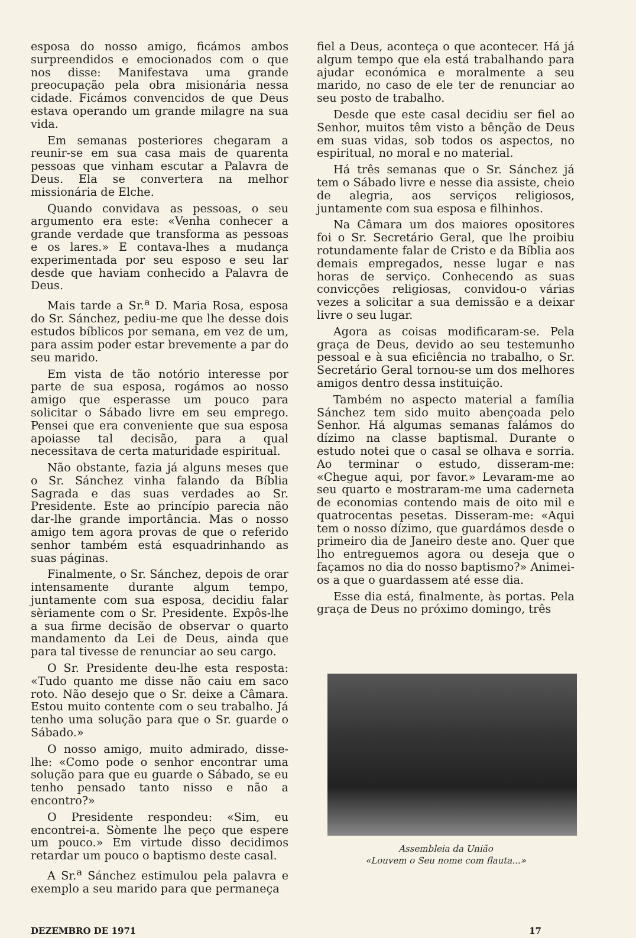esposa do nosso amigo, ficámos ambos surpreendidos e emocionados com o que nos disse: Manifestava uma grande preocupação pela obra misionária nessa cidade. Ficámos convencidos de que Deus estava operando um grande milagre na sua vida.
Em semanas posteriores chegaram a reunir-se em sua casa mais de quarenta pessoas que vinham escutar a Palavra de Deus. Ela se convertera na melhor missionária de Elche.
Quando convidava as pessoas, o seu argumento era este: «Venha conhecer a grande verdade que transforma as pessoas e os lares.» E contava-lhes a mudança experimentada por seu esposo e seu lar desde que haviam conhecido a Palavra de Deus.
Mais tarde a Sr.<sup>a</sup> D. Maria Rosa, esposa do Sr. Sánchez, pediu-me que lhe desse dois estudos bíblicos por semana, em vez de um, para assim poder estar brevemente a par do seu marido.
Em vista de tão notório interesse por parte de sua esposa, rogámos ao nosso amigo que esperasse um pouco para solicitar o Sábado livre em seu emprego. Pensei que era conveniente que sua esposa apoiasse tal decisão, para a qual necessitava de certa maturidade espiritual.
Não obstante, fazia já alguns meses que o Sr. Sánchez vinha falando da Bíblia Sagrada e das suas verdades ao Sr. Presidente. Este ao princípio parecia não dar-lhe grande importância. Mas o nosso amigo tem agora provas de que o referido senhor também está esquadrinhando as suas páginas.
Finalmente, o Sr. Sánchez, depois de orar intensamente durante algum tempo, juntamente com sua esposa, decidiu falar sèriamente com o Sr. Presidente. Expôs-lhe a sua firme decisão de observar o quarto mandamento da Lei de Deus, ainda que para tal tivesse de renunciar ao seu cargo.
O Sr. Presidente deu-lhe esta resposta: «Tudo quanto me disse não caiu em saco roto. Não desejo que o Sr. deixe a Câmara. Estou muito contente com o seu trabalho. Já tenho uma solução para que o Sr. guarde o Sábado.»
O nosso amigo, muito admirado, disse-lhe: «Como pode o senhor encontrar uma solução para que eu guarde o Sábado, se eu tenho pensado tanto nisso e não a encontro?»
O Presidente respondeu: «Sim, eu encontrei-a. Sòmente lhe peço que espere um pouco.» Em virtude disso decidimos retardar um pouco o baptismo deste casal.
A Sr.<sup>a</sup> Sánchez estimulou pela palavra e exemplo a seu marido para que permaneça
fiel a Deus, aconteça o que acontecer. Há já algum tempo que ela está trabalhando para ajudar económica e moralmente a seu marido, no caso de ele ter de renunciar ao seu posto de trabalho.
Desde que este casal decidiu ser fiel ao Senhor, muitos têm visto a bênção de Deus em suas vidas, sob todos os aspectos, no espiritual, no moral e no material.
Há três semanas que o Sr. Sánchez já tem o Sábado livre e nesse dia assiste, cheio de alegria, aos serviços religiosos, juntamente com sua esposa e filhinhos.
Na Câmara um dos maiores opositores foi o Sr. Secretário Geral, que lhe proibiu rotundamente falar de Cristo e da Bíblia aos demais empregados, nesse lugar e nas horas de serviço. Conhecendo as suas convicções religiosas, convidou-o várias vezes a solicitar a sua demissão e a deixar livre o seu lugar.
Agora as coisas modificaram-se. Pela graça de Deus, devido ao seu testemunho pessoal e à sua eficiência no trabalho, o Sr. Secretário Geral tornou-se um dos melhores amigos dentro dessa instituição.
Também no aspecto material a família Sánchez tem sido muito abençoada pelo Senhor. Há algumas semanas falámos do dízimo na classe baptismal. Durante o estudo notei que o casal se olhava e sorria. Ao terminar o estudo, disseram-me: «Chegue aqui, por favor.» Levaram-me ao seu quarto e mostraram-me uma caderneta de economias contendo mais de oito mil e quatrocentas pesetas. Disseram-me: «Aqui tem o nosso dízimo, que guardámos desde o primeiro dia de Janeiro deste ano. Quer que lho entreguemos agora ou deseja que o façamos no dia do nosso baptismo?» Animei-os a que o guardassem até esse dia.
Esse dia está, finalmente, às portas. Pela graça de Deus no próximo domingo, três
Assembleia da União
«Louvem o Seu nome com flauta...»
DEZEMBRO DE 1971 17